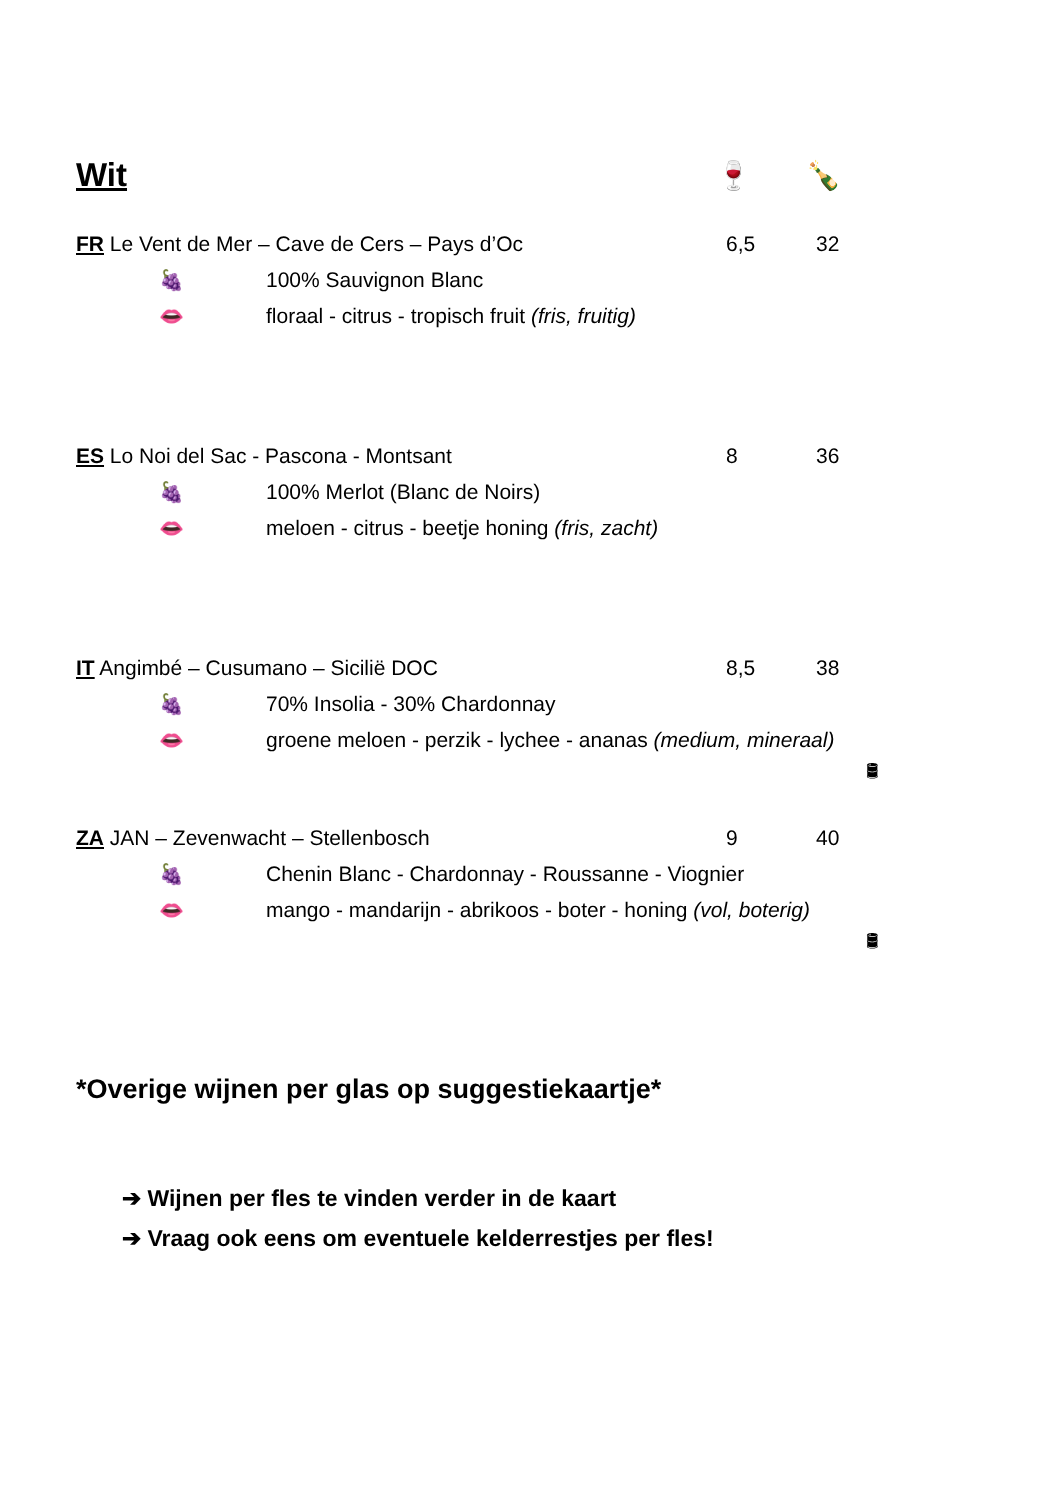Wit
🍷 🍾
FR Le Vent de Mer – Cave de Cers – Pays d’Oc 6,5 32
🍇 100% Sauvignon Blanc
👄 floraal - citrus - tropisch fruit (fris, fruitig)
ES Lo Noi del Sac - Pascona - Montsant 8 36
🍇 100% Merlot (Blanc de Noirs)
👄 meloen - citrus - beetje honing (fris, zacht)
IT Angimbé – Cusumano – Sicilië DOC 8,5 38
🍇 70% Insolia - 30% Chardonnay
👄 groene meloen - perzik - lychee - ananas (medium, mineraal)
🛢
ZA JAN – Zevenwacht – Stellenbosch 9 40
🍇 Chenin Blanc - Chardonnay - Roussanne - Viognier
👄 mango - mandarijn - abrikoos - boter - honing (vol, boterig)
🛢
*Overige wijnen per glas op suggestiekaartje*
➔ Wijnen per fles te vinden verder in de kaart
➔ Vraag ook eens om eventuele kelderrestjes per fles!